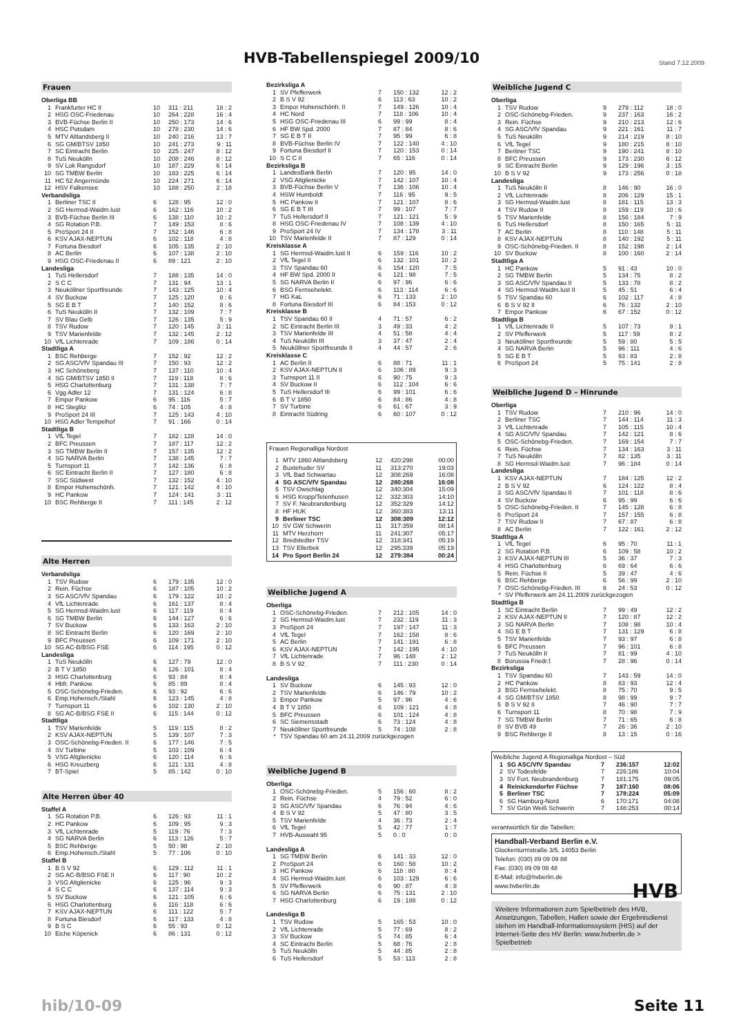HVB-Tabellenspiegel 2009/10
Stand 7.12.2009
Frauen
Oberliga BB
| 1 | Frankfurter HC II | 10 | 311 : 211 | 18 : 2 |
| 2 | HSG OSC-Friedenau | 10 | 264 : 228 | 16 : 4 |
| 3 | BVB-Füchse Berlin II | 10 | 250 : 173 | 14 : 6 |
| 4 | HSC Potsdam | 10 | 278 : 230 | 14 : 6 |
| 5 | MTV Altlandsberg II | 10 | 240 : 216 | 13 : 7 |
| 6 | SG GM/BTSV 1850 | 10 | 241 : 273 | 9 : 11 |
| 7 | SC Eintracht Berlin | 10 | 225 : 247 | 8 : 12 |
| 8 | TuS Neukölln | 10 | 208 : 246 | 8 : 12 |
| 9 | SV Lok Rangsdorf | 10 | 187 : 229 | 6 : 14 |
| 10 | SG TMBW Berlin | 10 | 183 : 225 | 6 : 14 |
| 11 | HC 52 Angermünde | 10 | 224 : 271 | 6 : 14 |
| 12 | HSV Falkensee | 10 | 188 : 250 | 2 : 18 |
Verbandsliga
| 1 | Berliner TSC II | 6 | 128 : 95 | 12 : 0 |
| 2 | SG Hermsd-Waidm.lust | 6 | 162 : 116 | 10 : 2 |
| 3 | BVB-Füchse Berlin III | 6 | 138 : 110 | 10 : 2 |
| 4 | SG Rotation P.B. | 7 | 149 : 153 | 8 : 6 |
| 5 | ProSport 24 II | 7 | 152 : 146 | 6 : 8 |
| 6 | KSV AJAX-NEPTUN | 6 | 102 : 118 | 4 : 8 |
| 7 | Fortuna Biesdorf | 6 | 105 : 135 | 2 : 10 |
| 8 | AC Berlin | 6 | 107 : 138 | 2 : 10 |
| 9 | HSG OSC-Friedenau II | 6 | 89 : 121 | 2 : 10 |
Landesliga
| 1 | TuS Hellersdorf | 7 | 188 : 135 | 14 : 0 |
| 2 | S C C | 7 | 131 : 94 | 13 : 1 |
| 3 | Neuköllner Sportfreunde | 7 | 143 : 125 | 10 : 4 |
| 4 | SV Buckow | 7 | 125 : 120 | 8 : 6 |
| 5 | SG E B T | 7 | 140 : 152 | 8 : 6 |
| 6 | TuS Neukölln II | 7 | 132 : 109 | 7 : 7 |
| 7 | SV Blau Gelb | 7 | 126 : 135 | 5 : 9 |
| 8 | TSV Rudow | 7 | 120 : 145 | 3 : 11 |
| 9 | TSV Marienfelde | 7 | 132 : 145 | 2 : 12 |
| 10 | VfL Lichtenrade | 7 | 109 : 186 | 0 : 14 |
Stadtliga A
| 1 | BSC Rehberge | 7 | 152 : 92 | 12 : 2 |
| 2 | SG ASC/VfV Spandau III | 7 | 150 : 93 | 12 : 2 |
| 3 | HC Schöneberg | 7 | 137 : 110 | 10 : 4 |
| 4 | SG GM/BTSV 1850 II | 7 | 119 : 118 | 8 : 6 |
| 5 | HSG Charlottenburg | 7 | 131 : 138 | 7 : 7 |
| 6 | Vgg Adler 12 | 7 | 131 : 124 | 6 : 8 |
| 7 | Empor Pankow | 6 | 95 : 116 | 5 : 7 |
| 8 | HC Steglitz | 6 | 74 : 105 | 4 : 8 |
| 9 | ProSport 24 III | 7 | 125 : 143 | 4 : 10 |
| 10 | HSG Adler Tempelhof | 7 | 91 : 166 | 0 : 14 |
Stadtliga B
| 1 | VfL Tegel | 7 | 182 : 128 | 14 : 0 |
| 2 | BFC Preussen | 7 | 187 : 117 | 12 : 2 |
| 3 | SG TMBW Berlin II | 7 | 157 : 135 | 12 : 2 |
| 4 | SG NARVA Berlin | 7 | 138 : 145 | 7 : 7 |
| 5 | Turnsport 11 | 7 | 142 : 136 | 6 : 8 |
| 6 | SC Eintracht Berlin II | 7 | 127 : 180 | 6 : 8 |
| 7 | SSC Südwest | 7 | 132 : 152 | 4 : 10 |
| 8 | Empor Hohenschönh. | 7 | 121 : 142 | 4 : 10 |
| 9 | HC Pankow | 7 | 124 : 141 | 3 : 11 |
| 10 | BSC Rehberge II | 7 | 111 : 145 | 2 : 12 |
Alte Herren
Verbandsliga
| 1 | TSV Rudow | 6 | 179 : 135 | 12 : 0 |
| 2 | Rein. Füchse | 6 | 187 : 105 | 10 : 2 |
| 3 | SG ASC/VfV Spandau | 6 | 179 : 122 | 10 : 2 |
| 4 | VfL Lichtenrade | 6 | 161 : 137 | 8 : 4 |
| 5 | SG Hermsd-Waidm.lust | 6 | 117 : 119 | 8 : 4 |
| 6 | SG TMBW Berlin | 6 | 144 : 127 | 6 : 6 |
| 7 | SV Buckow | 6 | 133 : 163 | 2 : 10 |
| 8 | SC Eintracht Berlin | 6 | 120 : 169 | 2 : 10 |
| 9 | BFC Preussen | 6 | 109 : 171 | 2 : 10 |
| 10 | SG AC-B/BSG FSE | 6 | 114 : 195 | 0 : 12 |
Landesliga
| 1 | TuS Neukölln | 6 | 127 : 79 | 12 : 0 |
| 2 | B T V 1850 | 6 | 126 : 101 | 8 : 4 |
| 3 | HSG Charlottenburg | 6 | 93 : 84 | 8 : 4 |
| 4 | Hbfr. Pankow | 6 | 85 : 89 | 8 : 4 |
| 5 | OSC-Schönebg-Frieden. | 6 | 93 : 92 | 6 : 6 |
| 6 | Emp.Hohensch./Stahl | 6 | 123 : 145 | 4 : 8 |
| 7 | Turnsport 11 | 6 | 102 : 130 | 2 : 10 |
| 8 | SG AC-B/BSG FSE II | 6 | 115 : 144 | 0 : 12 |
Stadtliga
| 1 | TSV Marienfelde | 5 | 119 : 115 | 8 : 2 |
| 2 | KSV AJAX-NEPTUN | 5 | 139 : 107 | 7 : 3 |
| 3 | OSC-Schönebg-Frieden. II | 6 | 177 : 146 | 7 : 5 |
| 4 | SV Turbine | 5 | 103 : 109 | 6 : 4 |
| 5 | VSG Altglienicke | 6 | 120 : 114 | 6 : 6 |
| 6 | HSG Kreuzberg | 6 | 121 : 131 | 4 : 8 |
| 7 | BT-Spiel | 5 | 85 : 142 | 0 : 10 |
Alte Herren über 40
Staffel A
| 1 | SG Rotation P.B. | 6 | 126 : 93 | 11 : 1 |
| 2 | HC Pankow | 6 | 109 : 95 | 9 : 3 |
| 3 | VfL Lichtenrade | 5 | 119 : 76 | 7 : 3 |
| 4 | SG NARVA Berlin | 6 | 113 : 126 | 5 : 7 |
| 5 | BSC Rehberge | 5 | 50 : 98 | 2 : 10 |
| 6 | Emp.Hohensch./Stahl | 5 | 77 : 106 | 0 : 10 |
Staffel B
| 1 | B S V 92 | 6 | 129 : 112 | 11 : 1 |
| 2 | SG AC-B/BSG FSE II | 6 | 117 : 90 | 10 : 2 |
| 3 | VSG Altglienicke | 6 | 125 : 96 | 9 : 3 |
| 4 | S C C | 6 | 137 : 114 | 9 : 3 |
| 5 | SV Buckow | 6 | 121 : 105 | 6 : 6 |
| 6 | HSG Charlottenburg | 6 | 116 : 118 | 6 : 6 |
| 7 | KSV AJAX-NEPTUN | 6 | 111 : 122 | 5 : 7 |
| 8 | Fortuna Biesdorf | 6 | 117 : 133 | 4 : 8 |
| 9 | B S C | 6 | 55 : 93 | 0 : 12 |
| 10 | Eiche Köpenick | 6 | 86 : 131 | 0 : 12 |
Bezirksliga A
| 1 | SV Pfefferwerk | 7 | 150 : 132 | 12 : 2 |
| 2 | B S V 92 | 6 | 113 : 63 | 10 : 2 |
| 3 | Empor Hohenschönh. II | 7 | 149 : 126 | 10 : 4 |
| 4 | HC Nord | 7 | 118 : 106 | 10 : 4 |
| 5 | HSG OSC-Friedenau III | 6 | 99 : 99 | 8 : 4 |
| 6 | HF BW Spd. 2000 | 7 | 87 : 84 | 8 : 6 |
| 7 | SG E B T II | 7 | 95 : 99 | 6 : 8 |
| 8 | BVB-Füchse Berlin IV | 7 | 122 : 140 | 4 : 10 |
| 9 | Fortuna Biesdorf II | 7 | 120 : 153 | 0 : 14 |
| 10 | S C C II | 7 | 65 : 116 | 0 : 14 |
Bezirksliga B
| 1 | LandesBank Berlin | 7 | 120 : 95 | 14 : 0 |
| 2 | VSG Altglienicke | 7 | 142 : 107 | 10 : 4 |
| 3 | BVB-Füchse Berlin V | 7 | 136 : 106 | 10 : 4 |
| 4 | HSW Humboldt | 7 | 116 : 95 | 9 : 5 |
| 5 | HC Pankow II | 7 | 121 : 107 | 8 : 6 |
| 6 | SG E B T III | 7 | 99 : 107 | 7 : 7 |
| 7 | TuS Hellersdorf II | 7 | 121 : 121 | 5 : 9 |
| 8 | HSG OSC-Friedenau IV | 7 | 108 : 139 | 4 : 10 |
| 9 | ProSport 24 IV | 7 | 134 : 178 | 3 : 11 |
| 10 | TSV Marienfelde II | 7 | 87 : 129 | 0 : 14 |
Kreisklasse A
| 1 | SG Hermsd-Waidm.lust II | 6 | 159 : 116 | 10 : 2 |
| 2 | VfL Tegel II | 6 | 132 : 101 | 10 : 2 |
| 3 | TSV Spandau 60 | 6 | 154 : 120 | 7 : 5 |
| 4 | HF BW Spd. 2000 II | 6 | 121 : 98 | 7 : 5 |
| 5 | SG NARVA Berlin II | 6 | 97 : 96 | 6 : 6 |
| 6 | BSG Fernsehelekt. | 6 | 113 : 114 | 6 : 6 |
| 7 | HG KaL | 6 | 71 : 133 | 2 : 10 |
| 8 | Fortuna Biesdorf III | 6 | 84 : 153 | 0 : 12 |
Kreisklasse B
| 1 | TSV Spandau 60 II | 4 | 71 : 57 | 6 : 2 |
| 2 | SC Eintracht Berlin III | 3 | 49 : 33 | 4 : 2 |
| 3 | TSV Marienfelde III | 4 | 51 : 58 | 4 : 4 |
| 4 | TuS Neukölln III | 3 | 37 : 47 | 2 : 4 |
| 5 | Neuköllner Sportfreunde II | 4 | 44 : 57 | 2 : 6 |
Kreisklasse C
| 1 | AC Berlin II | 6 | 88 : 71 | 11 : 1 |
| 2 | KSV AJAX-NEPTUN II | 6 | 106 : 89 | 9 : 3 |
| 3 | Turnsport 11 II | 6 | 90 : 75 | 9 : 3 |
| 4 | SV Buckow II | 6 | 112 : 104 | 6 : 6 |
| 5 | TuS Hellersdorf III | 6 | 99 : 101 | 6 : 6 |
| 6 | B T V 1850 | 6 | 84 : 86 | 4 : 8 |
| 7 | SV Turbine | 6 | 61 : 67 | 3 : 9 |
| 8 | Eintracht Südring | 6 | 60 : 107 | 0 : 12 |
Frauen Regionalliga Nordost
| 1 | MTV 1860 Altlandsberg | 12 | 420:298 | 00:00 |
| 2 | Buxtehuder SV | 11 | 313:270 | 19:03 |
| 3 | VfL Bad Schwartau | 12 | 308:269 | 16:08 |
| 4 | SG ASC/VfV Spandau | 12 | 280:268 | 16:08 |
| 5 | TSV Owschlag | 12 | 340:304 | 15:09 |
| 6 | HSG Kropp/Tetenhusen | 12 | 332:303 | 14:10 |
| 7 | SV F. Neubrandenburg | 12 | 352:329 | 14:12 |
| 8 | HF HUK | 12 | 360:383 | 13:11 |
| 9 | Berliner TSC | 12 | 308:309 | 12:12 |
| 10 | SV GW Schwerin | 11 | 317:359 | 08:14 |
| 11 | MTV Herzhorn | 11 | 241:307 | 05:17 |
| 12 | Bredstedter TSV | 12 | 318:341 | 05:19 |
| 13 | TSV Ellerbek | 12 | 295:339 | 05:19 |
| 14 | Pro Sport Berlin 24 | 12 | 279:384 | 00:24 |
Weibliche Jugend A
Oberliga
| 1 | OSC-Schönebg-Frieden. | 7 | 212 : 105 | 14 : 0 |
| 2 | SG Hermsd-Waidm.lust | 7 | 232 : 119 | 11 : 3 |
| 3 | ProSport 24 | 7 | 197 : 147 | 11 : 3 |
| 4 | VfL Tegel | 7 | 162 : 158 | 8 : 6 |
| 5 | AC Berlin | 7 | 141 : 191 | 6 : 8 |
| 6 | KSV AJAX-NEPTUN | 7 | 142 : 195 | 4 : 10 |
| 7 | VfL Lichtenrade | 7 | 96 : 148 | 2 : 12 |
| 8 | B S V 92 | 7 | 111 : 230 | 0 : 14 |
Landesliga
| 1 | SV Buckow | 6 | 145 : 93 | 12 : 0 |
| 2 | TSV Marienfelde | 6 | 146 : 79 | 10 : 2 |
| 3 | Empor Pankow | 5 | 97 : 96 | 4 : 6 |
| 4 | B T V 1850 | 6 | 109 : 121 | 4 : 8 |
| 5 | BFC Preussen | 6 | 101 : 124 | 4 : 8 |
| 6 | SC Siemensstadt | 6 | 73 : 124 | 4 : 8 |
| 7 | Neuköllner Sportfreunde | 5 | 74 : 108 | 2 : 8 |
| * | TSV Spandau 60 am 24.11.2009 zurückgezogen | | | |
Weibliche Jugend B
Oberliga
| 1 | OSC-Schönebg-Frieden. | 5 | 156 : 60 | 8 : 2 |
| 2 | Rein. Füchse | 4 | 79 : 52 | 6 : 0 |
| 3 | SG ASC/VfV Spandau | 6 | 76 : 94 | 4 : 6 |
| 4 | B S V 92 | 5 | 47 : 80 | 3 : 5 |
| 5 | TSV Marienfelde | 4 | 36 : 73 | 2 : 4 |
| 6 | VfL Tegel | 5 | 42 : 77 | 1 : 7 |
| 7 | HVB-Auswahl 95 | 5 | 0 : 0 | 0 : 0 |
Landesliga A
| 1 | SG TMBW Berlin | 6 | 141 : 33 | 12 : 0 |
| 2 | ProSport 24 | 6 | 160 : 58 | 10 : 2 |
| 3 | HC Pankow | 6 | 118 : 80 | 8 : 4 |
| 4 | SG Hermsd-Waidm.lust | 6 | 103 : 129 | 6 : 6 |
| 5 | SV Pfefferwerk | 6 | 90 : 87 | 4 : 8 |
| 6 | SG NARVA Berlin | 6 | 75 : 131 | 2 : 10 |
| 7 | HSG Charlottenburg | 6 | 19 : 188 | 0 : 12 |
Landesliga B
| 1 | TSV Rudow | 5 | 165 : 53 | 10 : 0 |
| 2 | VfL Lichtenrade | 5 | 77 : 69 | 8 : 2 |
| 3 | SV Buckow | 5 | 74 : 85 | 6 : 4 |
| 4 | SC Eintracht Berlin | 5 | 68 : 76 | 2 : 8 |
| 5 | TuS Neukölln | 5 | 44 : 85 | 2 : 8 |
| 6 | TuS Hellersdorf | 5 | 53 : 113 | 2 : 8 |
Weibliche Jugend C
Oberliga
| 1 | TSV Rudow | 9 | 279 : 112 | 18 : 0 |
| 2 | OSC-Schönebg-Frieden. | 9 | 237 : 163 | 16 : 2 |
| 3 | Rein. Füchse | 9 | 210 : 213 | 12 : 6 |
| 4 | SG ASC/VfV Spandau | 9 | 221 : 161 | 11 : 7 |
| 5 | TuS Neukölln | 9 | 214 : 219 | 8 : 10 |
| 6 | VfL Tegel | 9 | 180 : 215 | 8 : 10 |
| 7 | Berliner TSC | 9 | 190 : 241 | 8 : 10 |
| 8 | BFC Preussen | 9 | 173 : 230 | 6 : 12 |
| 9 | SC Eintracht Berlin | 9 | 129 : 196 | 3 : 15 |
| 10 | B S V 92 | 9 | 173 : 256 | 0 : 18 |
Landesliga
| 1 | TuS Neukölln II | 8 | 146 : 90 | 16 : 0 |
| 2 | VfL Lichtenrade | 8 | 206 : 129 | 15 : 1 |
| 3 | SG Hermsd-Waidm.lust | 8 | 181 : 115 | 13 : 3 |
| 4 | TSV Rudow II | 8 | 159 : 119 | 10 : 6 |
| 5 | TSV Marienfelde | 8 | 156 : 184 | 7 : 9 |
| 6 | TuS Hellersdorf | 8 | 150 : 165 | 5 : 11 |
| 7 | AC Berlin | 8 | 110 : 148 | 5 : 11 |
| 8 | KSV AJAX-NEPTUN | 8 | 140 : 192 | 5 : 11 |
| 9 | OSC-Schönebg-Frieden. II | 8 | 152 : 198 | 2 : 14 |
| 10 | SV Buckow | 8 | 100 : 160 | 2 : 14 |
Stadtliga A
| 1 | HC Pankow | 5 | 91 : 43 | 10 : 0 |
| 2 | SG TMBW Berlin | 5 | 134 : 75 | 8 : 2 |
| 3 | SG ASC/VfV Spandau II | 5 | 133 : 78 | 8 : 2 |
| 4 | SG Hermsd-Waidm.lust II | 5 | 45 : 51 | 6 : 4 |
| 5 | TSV Spandau 60 | 6 | 102 : 117 | 4 : 8 |
| 6 | B S V 92 II | 6 | 76 : 132 | 2 : 10 |
| 7 | Empor Pankow | 6 | 67 : 152 | 0 : 12 |
Stadtliga B
| 1 | VfL Lichtenrade II | 5 | 107 : 73 | 9 : 1 |
| 2 | SV Pfefferwerk | 5 | 117 : 59 | 8 : 2 |
| 3 | Neuköllner Sportfreunde | 5 | 59 : 80 | 5 : 5 |
| 4 | SG NARVA Berlin | 5 | 96 : 111 | 4 : 6 |
| 5 | SG E B T | 5 | 93 : 83 | 2 : 8 |
| 6 | ProSport 24 | 5 | 75 : 141 | 2 : 8 |
Weibliche Jugend D – Hinrunde
Oberliga
| 1 | TSV Rudow | 7 | 210 : 96 | 14 : 0 |
| 2 | Berliner TSC | 7 | 144 : 114 | 11 : 3 |
| 3 | VfL Lichtenrade | 7 | 105 : 115 | 10 : 4 |
| 4 | SG ASC/VfV Spandau | 7 | 142 : 121 | 8 : 6 |
| 5 | OSC-Schönebg-Frieden. | 7 | 169 : 154 | 7 : 7 |
| 6 | Rein. Füchse | 7 | 134 : 163 | 3 : 11 |
| 7 | TuS Neukölln | 7 | 82 : 135 | 3 : 11 |
| 8 | SG Hermsd-Waidm.lust | 7 | 96 : 184 | 0 : 14 |
Landesliga
| 1 | KSV AJAX-NEPTUN | 7 | 184 : 125 | 12 : 2 |
| 2 | B S V 92 | 6 | 124 : 122 | 8 : 4 |
| 3 | SG ASC/VfV Spandau II | 7 | 101 : 118 | 8 : 6 |
| 4 | SV Buckow | 6 | 95 : 99 | 6 : 6 |
| 5 | OSC-Schönebg-Frieden. II | 7 | 145 : 128 | 6 : 8 |
| 6 | ProSport 24 | 7 | 157 : 155 | 6 : 8 |
| 7 | TSV Rudow II | 7 | 67 : 87 | 6 : 8 |
| 8 | AC Berlin | 7 | 122 : 161 | 2 : 12 |
Stadtliga A
| 1 | VfL Tegel | 6 | 95 : 70 | 11 : 1 |
| 2 | SG Rotation P.B. | 6 | 109 : 58 | 10 : 2 |
| 3 | KSV AJAX-NEPTUN III | 5 | 36 : 37 | 7 : 3 |
| 4 | HSG Charlottenburg | 6 | 69 : 64 | 6 : 6 |
| 5 | Rein. Füchse II | 5 | 39 : 47 | 4 : 6 |
| 6 | BSC Rehberge | 6 | 56 : 99 | 2 : 10 |
| 7 | OSC-Schönebg-Frieden. III | 6 | 24 : 53 | 0 : 12 |
| * | SV Pfefferwerk am 24.11.2009 zurückgezogen | | | |
Stadtliga B
| 1 | SC Eintracht Berlin | 7 | 99 : 49 | 12 : 2 |
| 2 | KSV AJAX-NEPTUN II | 7 | 120 : 87 | 12 : 2 |
| 3 | SG NARVA Berlin | 7 | 108 : 98 | 10 : 4 |
| 4 | SG E B T | 7 | 131 : 129 | 6 : 8 |
| 5 | TSV Marienfelde | 7 | 93 : 97 | 6 : 8 |
| 6 | BFC Preussen | 7 | 96 : 101 | 6 : 8 |
| 7 | TuS Neukölln II | 7 | 81 : 99 | 4 : 10 |
| 8 | Borussia Friedr.f. | 7 | 28 : 96 | 0 : 14 |
Bezirksliga
| 1 | TSV Spandau 60 | 7 | 143 : 59 | 14 : 0 |
| 2 | HC Pankow | 8 | 83 : 93 | 12 : 4 |
| 3 | BSG Fernsehelekt. | 8 | 75 : 70 | 9 : 5 |
| 4 | SG GM/BTSV 1850 | 8 | 98 : 99 | 9 : 7 |
| 5 | B S V 92 II | 7 | 46 : 90 | 7 : 7 |
| 6 | Turnsport 11 | 8 | 70 : 98 | 7 : 9 |
| 7 | SG TMBW Berlin | 7 | 71 : 65 | 6 : 8 |
| 8 | SV BVB 49 | 7 | 26 : 36 | 2 : 10 |
| 9 | BSC Rehberge II | 8 | 13 : 15 | 0 : 16 |
Weibliche Jugend A Regionalliga Nordost – Süd
| 1 | SG ASC/VfV Spandau | 7 | 236:157 | 12:02 |
| 2 | SV Todesfelde | 7 | 226:186 | 10:04 |
| 3 | SV Fort. Neubrandenburg | 7 | 181:175 | 09:05 |
| 4 | Reinickendorfer Füchse | 7 | 187:160 | 08:06 |
| 5 | Berliner TSC | 7 | 178:224 | 05:09 |
| 6 | SG Hamburg-Nord | 6 | 170:171 | 04:08 |
| 7 | SV Grün Weiß Schwerin | 7 | 148:253 | 00:14 |
verantwortlich für die Tabellen:
Handball-Verband Berlin e.V.
Glockenturmstraße 3/5, 14053 Berlin
Telefon: (030) 89 09 09 88
Fax: (030) 89 09 08 48
E-Mail: info@hvberlin.de
www.hvberlin.de HVB
Weitere Informationen zum Spielbetrieb des HVB, Ansetzungen, Tabellen, Hallen sowie der Ergebnisdienst stehen im Handball-Informationssystem (HIS) auf der Internet-Seite des HV Berlin: www.hvberlin.de > Spielbetrieb
hib/10-09 Seite 11